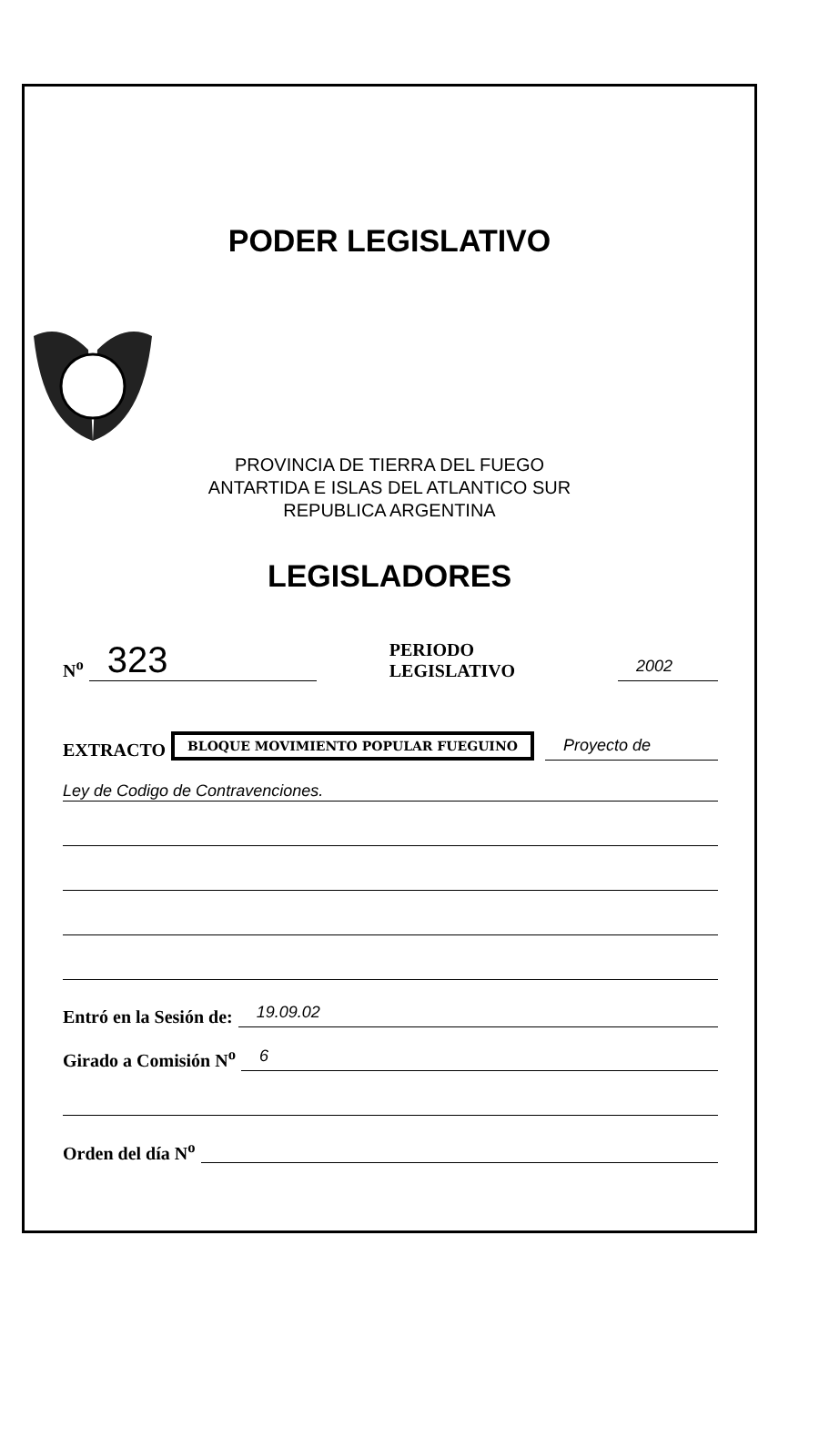PODER LEGISLATIVO
PROVINCIA DE TIERRA DEL FUEGO
ANTARTIDA E ISLAS DEL ATLANTICO SUR
REPUBLICA ARGENTINA
LEGISLADORES
N<sup>o</sup> 323 PERIODO LEGISLATIVO 2002
EXTRACTO BLOQUE MOVIMIENTO POPULAR FUEGUINO Proyecto de
Ley de Codigo de Contravenciones.
Entró en la Sesión de: 19.09.02
Girado a Comisión N<sup>o</sup> 6
Orden del día N<sup>o</sup>